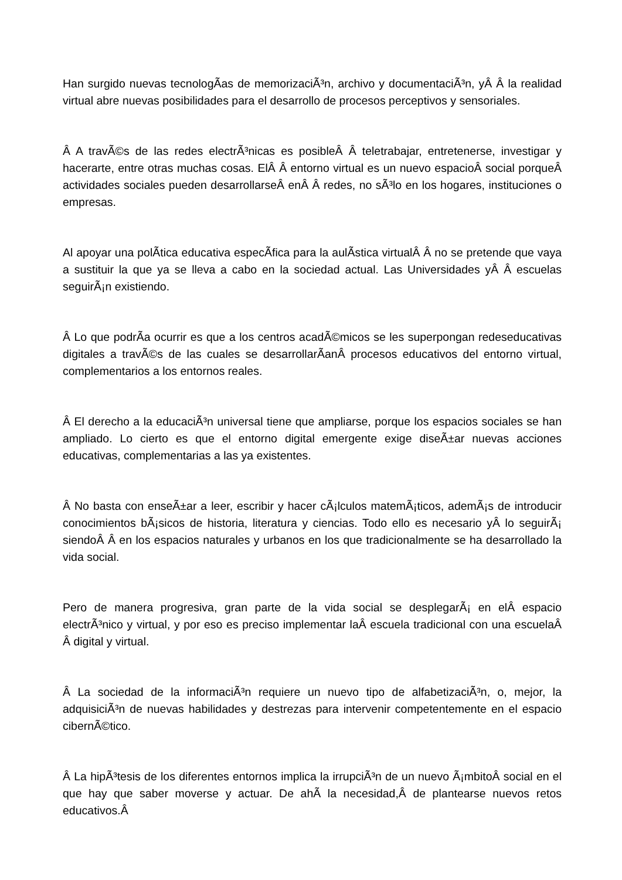Han surgido nuevas tecnologÃ­as de memorizaciÃ³n, archivo y documentaciÃ³n, yÂ Â la realidad virtual abre nuevas posibilidades para el desarrollo de procesos perceptivos y sensoriales.
Â A travÃ©s de las redes electrÃ³nicas es posibleÂ Â teletrabajar, entretenerse, investigar y hacerarte, entre otras muchas cosas. ElÂ Â entorno virtual es un nuevo espacioÂ social porqueÂ actividades sociales pueden desarrollarseÂ enÂ Â redes, no sÃ³lo en los hogares, instituciones o empresas.
Al apoyar una polÃ­tica educativa especÃ­fica para la aulÃ­stica virtualÂ Â no se pretende que vaya a sustituir la que ya se lleva a cabo en la sociedad actual. Las Universidades yÂ Â escuelas seguirÃ¡n existiendo.
Â Lo que podrÃ­a ocurrir es que a los centros acadÃ©micos se les superpongan redeseducativas digitales a travÃ©s de las cuales se desarrollarÃ­anÂ procesos educativos del entorno virtual, complementarios a los entornos reales.
Â El derecho a la educaciÃ³n universal tiene que ampliarse, porque los espacios sociales se han ampliado. Lo cierto es que el entorno digital emergente exige diseÃ±ar nuevas acciones educativas, complementarias a las ya existentes.
Â No basta con enseÃ±ar a leer, escribir y hacer cÃ¡lculos matemÃ¡ticos, ademÃ¡s de introducir conocimientos bÃ¡sicos de historia, literatura y ciencias. Todo ello es necesario yÂ lo seguirÃ¡ siendoÂ Â en los espacios naturales y urbanos en los que tradicionalmente se ha desarrollado la vida social.
Pero de manera progresiva, gran parte de la vida social se desplegarÃ¡ en elÂ espacio electrÃ³nico y virtual, y por eso es preciso implementar laÂ escuela tradicional con una escuelaÂ Â digital y virtual.
Â La sociedad de la informaciÃ³n requiere un nuevo tipo de alfabetizaciÃ³n, o, mejor, la adquisiciÃ³n de nuevas habilidades y destrezas para intervenir competentemente en el espacio cibernÃ©tico.
Â La hipÃ³tesis de los diferentes entornos implica la irrupciÃ³n de un nuevo Ã¡mbitoÂ social en el que hay que saber moverse y actuar. De ahÃ­ la necesidad,Â de plantearse nuevos retos educativos.Â